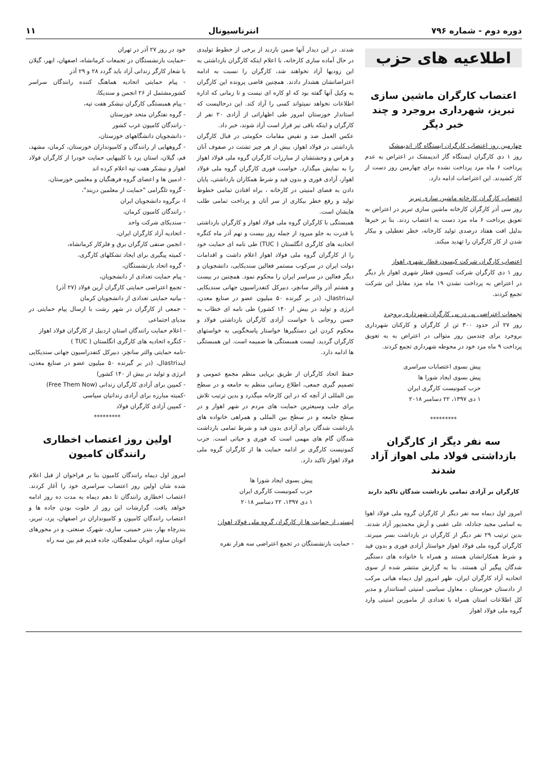دوره دوم - شماره ۷۹۶ انترناسیونال ۱۱
اطلاعیه های حزب
اعتصاب کارگران ماشین سازی تبریز، شهرداری بروجرد و چند خبر دیگر
چهارمین روز اعتصاب کارگران ایستگاه گاز اندیمشک
روز ۱ دی کارگران ایستگاه گاز اندیمشک در اعتراض به عدم پرداخت ۶ ماه مزد پرداخت نشده برای چهارمین روز دست از کار کشیدند. این اعتراضات ادامه دارد.
اعتصاب کارگران کارخانه ماشین سازی تبریز
روز سی آذر کارگران کارخانه ماشین سازی تبریز در اعتراض به تعویق پرداخت ۶ ماه مزد دست به اعتصاب زدند. بنا بر خبرها بدلیل افت هفتاد درصدی تولید کارخانه، خطر تعطیلی و بیکار شدن از کار کارگران را تهدید میکند.
اعتصاب کارگران شرکت کیسون قطار شهری اهواز
روز ۱ دی کارگران شرکت کیسون قطار شهری اهواز بار دیگر در اعتراض به پرداخت نشدن ۱۹ ماه مزد مقابل این شرکت تجمع کردند.
تجمعات اعتراضی پی در پی کارگران شهرداری بروجرد
روز ۲۷ آذر حدود ۳۰۰ تن از کارگران و کارکنان شهرداری بروجرد برای چندمین روز متوالی در اعتراض به به تعویق پرداخت ۹ ماه مزد خود در محوطه شهرداری تجمع کردند.
پیش بسوی اعتصابات سراسری
پیش بسوی ایجاد شورا ها
حزب کمونیست کارگری ایران
۱ دی ۱۳۹۷، ۲۲ دسامبر ۲۰۱۸
*********
سه نفر دیگر از کارگران بازداشتی فولاد ملی اهواز آزاد شدند
کارگران بر آزادی تمامی بازداشت شدگان تاکید دارند
امروز اول دیماه سه نفر دیگر از کارگران گروه ملی فولاد اهوا به اسامی مجید جنادله، علی عقبی و آرش محمدپور آزاد شدند. بدین ترتیب ۲۹ نفر دیگر از کارگران در بازداشت بسر میبرند. کارگران گروه ملی فولاد اهواز خواستار آزادی فوری و بدون قید و شرط همکارانشان هستند و همراه با خانواده های دستگیر شدگان پیگیر آن هستند. بنا به گزارش منتشر شده از سوی اتحادیه آزاد کارگران ایران، ظهر امروز اول دیماه هیاتی مرکب از دادستان خوزستان ، معاول سیاسی امنیتی استانندار و مدیر کل اطلاعات استان همراه با تعدادی از ماموربن امنیتی وارد گروه ملی فولاد اهواز
شدند. در این دیدار آنها ضمن بازدید از برخی از خطوط تولیدی در حال آماده سازی کارخانه، با اعلام اینکه کارگران بازداشتی به این زودیها آزاد نخواهند شد، کارگران را نسبت به ادامه اعتراضاتشان هشدار دادند. همچنین قاضی پرونده این کارگران به وکیل آنها گفته بود که او کاره ای نیست و تا زمانی که اداره اطلاعات نخواهد نمیتواند کسی را آزاد کند. این درحالیست که استاندار خوزستان امروز طی اظهاراتی از آزادی ۲۰ نفر از کارگران و اینکه باقی نیز قرار است آزاد شوند، خبر داد.
عکس العمل ضد و نقیض مقامات حکومتی در قبال کارگران بازداشتی در فولاد اهواز، بیش از هر چیز تشتت در صفوف آنان و هراس و وحشتشان از مبارزات کارگران گروه ملی فولاد اهواز را به نمایش میگذارد. خواست فوری کارگران گروه ملی فولاد اهواز، آزادی فوری و بدون قید و شرط همکاران بازداشتی، پایان دادن به فضای امنیتی در کارخانه ، براه افتادن تمامی خطوط تولید و رفع خطر بیکاری از سر آنان و پرداخت تمامی طلب هایشان است.
همبستگی با کارگران گروه ملی فولاد اهواز و کارگران بازداشتی با قدرت به جلو میرود از جمله روز بیست و نهم آذر ماه کنگره اتحادیه های کارگری انگلستان ( TUC) طی نامه ای حمایت خود را از کارگران گروه ملی فولاد اهواز اعلام داشت و اقدامات دولت ایران در سرکوب مستمر فعالین سندیکایی، دانشجویان و دیگر فعالین در سراسر ایران را محکوم نمود. همچنین در بیست و هشتم آذر والتر سانچز، دبیرکل کنفدراسیون جهانی سندیکایی ایندastriال، (در بر گیرنده ۵۰ میلیون عضو در صنایع معدن، انرژی و تولید در بیش از ۱۴۰ کشور) طی نامه ای خطاب به حسن روحانی با خواست آزادی کارگران بازداشتی فولاد و محکوم کردن این دستگیرها خواستار پاسخگویی به خواستهای کارگران گردید. لیست همبستگی ها ضمیمه است. این همبستگی ها ادامه دارد.
حفظ اتحاد کارگران از طریق برپایی منظم مجمع عمومی و تصمیم گیری جمعی، اطلاع رسانی منظم به جامعه و در سطح بین المللی از آنچه که در این کارخانه میگذرد و بدین ترتیب تلاش برای جلب وسیعترین حمایت های مردم در شهر اهواز و در سطح جامعه و در سطح بین المللی و همراهی خانواده های بازداشت شدگان برای آزادی بدون قید و شرط تمامی بازداشت شدگان گام های مهمی است که فوری و حیاتی است. حزب کمونیست کارگری بر ادامه حمایت ها از کارگران گروه ملی فولاد اهواز تاکید دارد.
پیش بسوی ایجاد شورا ها
حزب کمونیست کارگری ایران
۱ دی ۱۳۹۷، ۲۲ دسامبر ۲۰۱۸
لیستی از حمایت ها از کارگران گروه ملی فولاد اهواز:
- حمایت بازنشستگان در تجمع اعتراضی سه هزار نفره
خود در روز ۲۷ آذر در تهران
-حمایت بازنشستگان در تجمعات کرمانشاه، اصفهان، ابهر، گیلان با شعار کارگر زندانی آزاد باید گردد ۲۸ و ۲۹ آذر
- پیام حمایتی اتحادیه هماهنگ کننده رانندگان سراسر کشورمشتمل از ۲۶ انجمن و سندیکا،
- پیام همبستگی کارگران نیشکر هفت تپه،
- گروه نفتگران متحد خوزستان
- رانندگان کامیون غرب کشور
- دانشجویان دانشگاههای خوزستان،
- گروههایی از رانندگان و کامیونداران خوزستان، کرمان، مشهد، قم، گیلان، استان یزد با کلیپهایی حمایت خودرا از کارگران فولاد اهواز و نیشکر هفت تپه اعلام کرده اند
- ادمین ها و اعضای گروه فرهنگیان و معلمین خوزستان،
- گروه تلگرامی "حمایت از معلمین دربند"،
ا- برگروه دانشجویان ایران
- رانندگان کامیون کرمان،
- سندیکای شرکت واحد
- اتحادیه آزاد کارگران ایران،
- انجمن صنفی کارگران برق و فلزکار کرمانشاه،
- کمیته پیگیری برای ایجاد تشکلهای کارگری،
- گروه اتحاد بازنشستگان،
- پیام حمایت تعدادی از دانشجویان،
- تجمع اعتراضی حمایتی کارگران آرین فولاد (۲۷ آذر)
- بیانیه حمایتی تعدادی از دانشجویان کرمان
- جمعی از کارگران در شهر رشت با ارسال پیام حمایتی در مدیای اجتماعی
- اعلام حمایت رانندگان استان اردبیل از کارگران فولاد اهواز
- کنگره اتحادیه های کارگری انگلستان ( TUC )
-نامه حمایتی والتر سانچز، دبیرکل کنفدراسیون جهانی سندیکایی ایندastriال، (در بر گیرنده ۵۰ میلیون عضو در صنایع معدن، انرژی و تولید در بیش از ۱۴۰ کشور)
- کمپین برای آزادی کارگران زندانی (Free Them Now)
-کمیته مبارزه برای آزادی زندانیان سیاسی
- کمپین آزادی کارگران فولاد
*********
اولین روز اعتصاب اخطاری رانندگان کامیون
امروز اول دیماه رانندگان کامیون بنا بر فراخوان از قبل اعلام شده شان اولین روز اعتصاب سراسری خود را آغاز کردند. اعتصاب اخطاری رانندگان تا دهم دیماه به مدت ده روز ادامه خواهد یافت. گزارشات این روز از خلوت بودن جاده ها و اعتصاب رانندگان کامیون و کامیونداران در اصفهان، یزد، تبریز، بندرچاه بهار، بندر خمینی، ساری، شهرک صنعتی، و در محورهای اتوبان ساوه، اتوبان سلفچگان، جاده قدیم قم بین سه راه